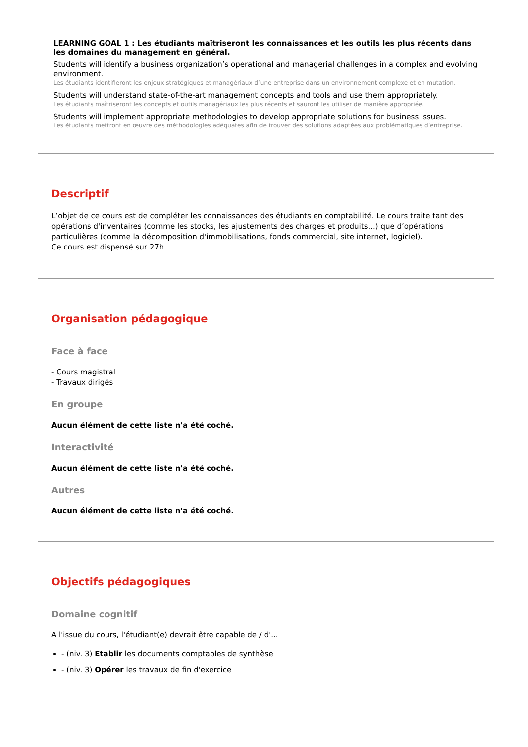LEARNING GOAL 1 : Les étudiants maîtriseront les connaissances et les outils les plus récents dans les domaines du management en général.
Students will identify a business organization’s operational and managerial challenges in a complex and evolving environment.
Les étudiants identifieront les enjeux stratégiques et managériaux d’une entreprise dans un environnement complexe et en mutation.
Students will understand state-of-the-art management concepts and tools and use them appropriately.
Les étudiants maîtriseront les concepts et outils managériaux les plus récents et sauront les utiliser de manière appropriée.
Students will implement appropriate methodologies to develop appropriate solutions for business issues.
Les étudiants mettront en œuvre des méthodologies adéquates afin de trouver des solutions adaptées aux problématiques d’entreprise.
Descriptif
L’objet de ce cours est de compléter les connaissances des étudiants en comptabilité. Le cours traite tant des opérations d'inventaires (comme les stocks, les ajustements des charges et produits...) que d’opérations particulières (comme la décomposition d'immobilisations, fonds commercial, site internet, logiciel).
Ce cours est dispensé sur 27h.
Organisation pédagogique
Face à face
- Cours magistral
- Travaux dirigés
En groupe
Aucun élément de cette liste n'a été coché.
Interactivité
Aucun élément de cette liste n'a été coché.
Autres
Aucun élément de cette liste n'a été coché.
Objectifs pédagogiques
Domaine cognitif
A l'issue du cours, l'étudiant(e) devrait être capable de / d'...
- (niv. 3) Etablir les documents comptables de synthèse
- (niv. 3) Opérer les travaux de fin d'exercice